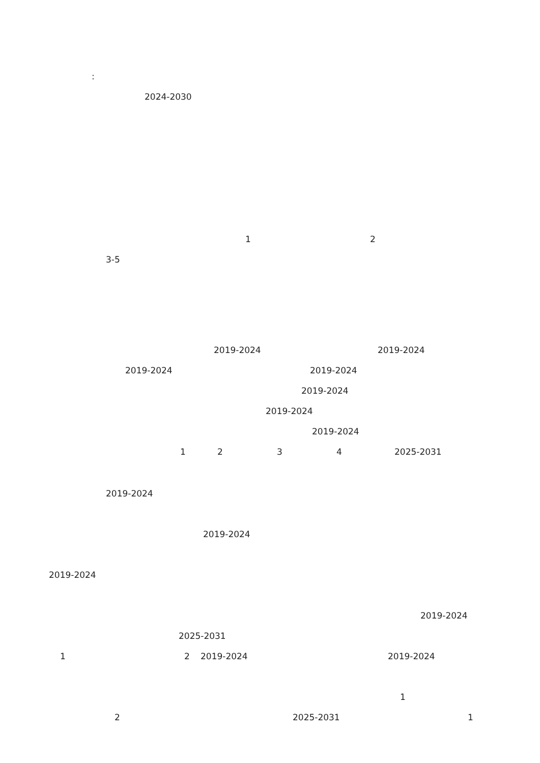: 2024-2030 1 2
3-5 2019-2024 2019-2024
2019-2024 2019-2024
2019-2024
2019-2024 2019-2024
1 2 3 4 2025-2031
2019-2024 2019-2024
2019-2024 2019-2024
2025-2031
1 2 2019-2024 2019-2024 1
2 2025-2031 1